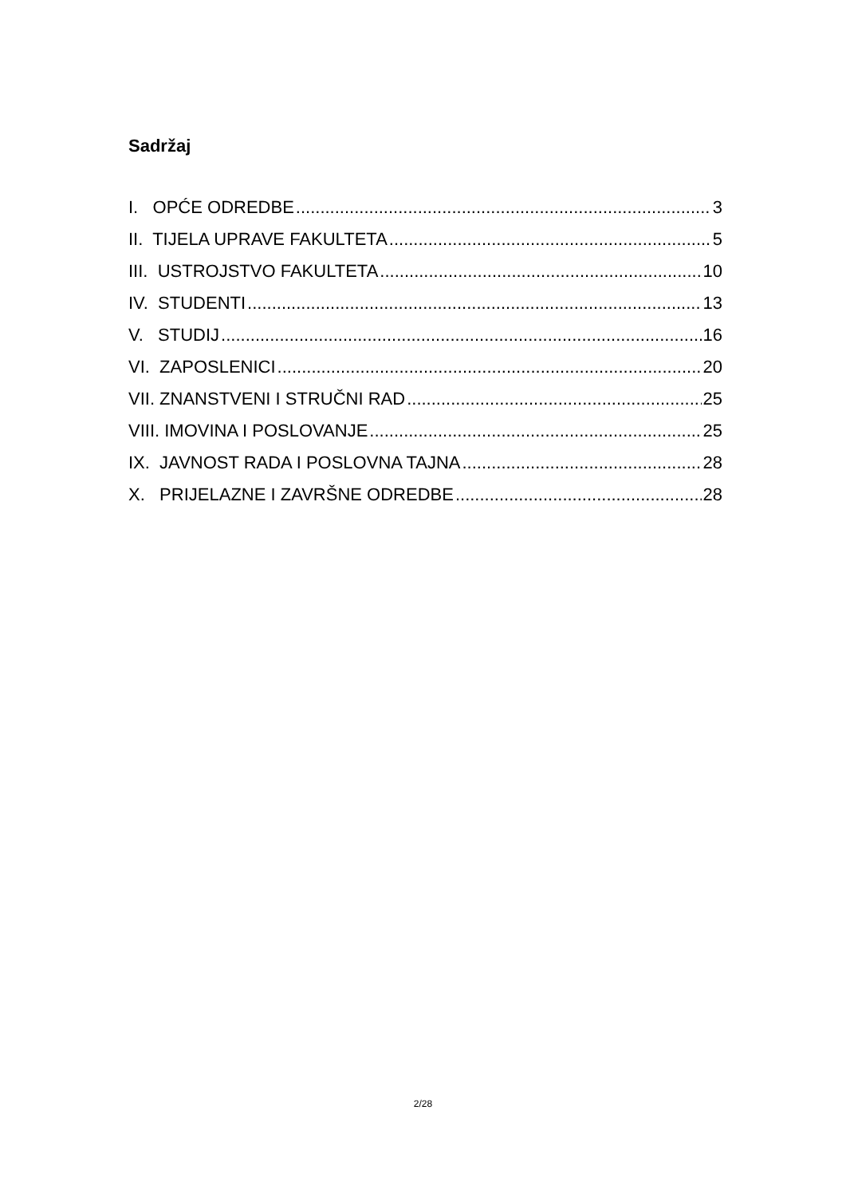Sadržaj
I. OPĆE ODREDBE 3
II. TIJELA UPRAVE FAKULTETA 5
III. USTROJSTVO FAKULTETA 10
IV. STUDENTI 13
V. STUDIJ 16
VI. ZAPOSLENICI 20
VII. ZNANSTVENI I STRUČNI RAD 25
VIII. IMOVINA I POSLOVANJE 25
IX. JAVNOST RADA I POSLOVNA TAJNA 28
X. PRIJELAZNE I ZAVRŠNE ODREDBE 28
2/28